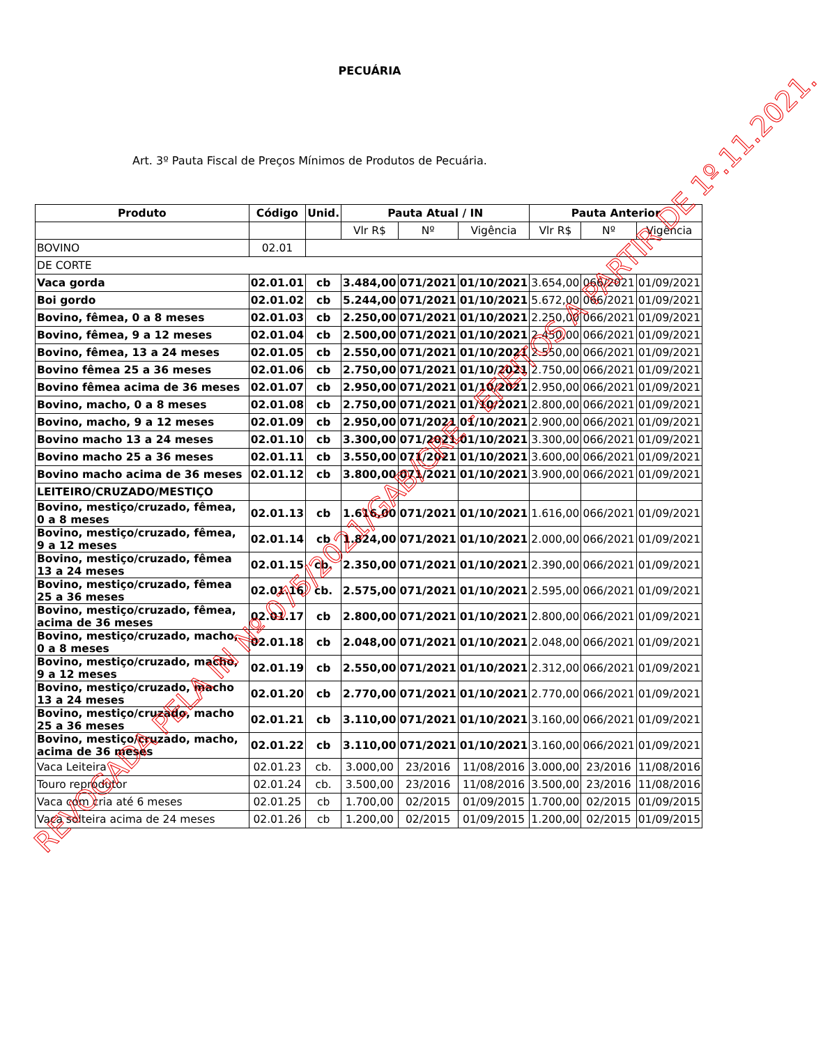PECUÁRIA
Art. 3º Pauta Fiscal de Preços Mínimos de Produtos de Pecuária.
| Produto | Código | Unid. | Pauta Atual / IN | | | Pauta Anterior | | |
| --- | --- | --- | --- | --- | --- | --- | --- | --- |
| | | | Vlr R$ | Nº | Vigência | Vlr R$ | Nº | Vigência |
| BOVINO | 02.01 | | | | | | | |
| DE CORTE | | | | | | | | |
| Vaca gorda | 02.01.01 | cb | 3.484,00 | 071/2021 | 01/10/2021 | 3.654,00 | 066/2021 | 01/09/2021 |
| Boi gordo | 02.01.02 | cb | 5.244,00 | 071/2021 | 01/10/2021 | 5.672,00 | 066/2021 | 01/09/2021 |
| Bovino, fêmea, 0 a 8 meses | 02.01.03 | cb | 2.250,00 | 071/2021 | 01/10/2021 | 2.250,00 | 066/2021 | 01/09/2021 |
| Bovino, fêmea, 9 a 12 meses | 02.01.04 | cb | 2.500,00 | 071/2021 | 01/10/2021 | 2.450,00 | 066/2021 | 01/09/2021 |
| Bovino, fêmea, 13 a 24 meses | 02.01.05 | cb | 2.550,00 | 071/2021 | 01/10/2021 | 2.550,00 | 066/2021 | 01/09/2021 |
| Bovino fêmea 25 a 36 meses | 02.01.06 | cb | 2.750,00 | 071/2021 | 01/10/2021 | 2.750,00 | 066/2021 | 01/09/2021 |
| Bovino fêmea acima de 36 meses | 02.01.07 | cb | 2.950,00 | 071/2021 | 01/10/2021 | 2.950,00 | 066/2021 | 01/09/2021 |
| Bovino, macho, 0 a 8 meses | 02.01.08 | cb | 2.750,00 | 071/2021 | 01/10/2021 | 2.800,00 | 066/2021 | 01/09/2021 |
| Bovino, macho, 9 a 12 meses | 02.01.09 | cb | 2.950,00 | 071/2021 | 01/10/2021 | 2.900,00 | 066/2021 | 01/09/2021 |
| Bovino macho 13 a 24 meses | 02.01.10 | cb | 3.300,00 | 071/2021 | 01/10/2021 | 3.300,00 | 066/2021 | 01/09/2021 |
| Bovino macho 25 a 36 meses | 02.01.11 | cb | 3.550,00 | 071/2021 | 01/10/2021 | 3.600,00 | 066/2021 | 01/09/2021 |
| Bovino macho acima de 36 meses | 02.01.12 | cb | 3.800,00 | 071/2021 | 01/10/2021 | 3.900,00 | 066/2021 | 01/09/2021 |
| LEITEIRO/CRUZADO/MESTIÇO | | | | | | | | |
| Bovino, mestiço/cruzado, fêmea, 0 a 8 meses | 02.01.13 | cb | 1.616,00 | 071/2021 | 01/10/2021 | 1.616,00 | 066/2021 | 01/09/2021 |
| Bovino, mestiço/cruzado, fêmea, 9 a 12 meses | 02.01.14 | cb | 1.824,00 | 071/2021 | 01/10/2021 | 2.000,00 | 066/2021 | 01/09/2021 |
| Bovino, mestiço/cruzado, fêmea 13 a 24 meses | 02.01.15 | cb. | 2.350,00 | 071/2021 | 01/10/2021 | 2.390,00 | 066/2021 | 01/09/2021 |
| Bovino, mestiço/cruzado, fêmea 25 a 36 meses | 02.01.16 | cb. | 2.575,00 | 071/2021 | 01/10/2021 | 2.595,00 | 066/2021 | 01/09/2021 |
| Bovino, mestiço/cruzado, fêmea, acima de 36 meses | 02.01.17 | cb | 2.800,00 | 071/2021 | 01/10/2021 | 2.800,00 | 066/2021 | 01/09/2021 |
| Bovino, mestiço/cruzado, macho, 0 a 8 meses | 02.01.18 | cb | 2.048,00 | 071/2021 | 01/10/2021 | 2.048,00 | 066/2021 | 01/09/2021 |
| Bovino, mestiço/cruzado, macho, 9 a 12 meses | 02.01.19 | cb | 2.550,00 | 071/2021 | 01/10/2021 | 2.312,00 | 066/2021 | 01/09/2021 |
| Bovino, mestiço/cruzado, macho 13 a 24 meses | 02.01.20 | cb | 2.770,00 | 071/2021 | 01/10/2021 | 2.770,00 | 066/2021 | 01/09/2021 |
| Bovino, mestiço/cruzado, macho 25 a 36 meses | 02.01.21 | cb | 3.110,00 | 071/2021 | 01/10/2021 | 3.160,00 | 066/2021 | 01/09/2021 |
| Bovino, mestiço/cruzado, macho, acima de 36 meses | 02.01.22 | cb | 3.110,00 | 071/2021 | 01/10/2021 | 3.160,00 | 066/2021 | 01/09/2021 |
| Vaca Leiteira | 02.01.23 | cb. | 3.000,00 | 23/2016 | 11/08/2016 | 3.000,00 | 23/2016 | 11/08/2016 |
| Touro reprodutor | 02.01.24 | cb. | 3.500,00 | 23/2016 | 11/08/2016 | 3.500,00 | 23/2016 | 11/08/2016 |
| Vaca com cria até 6 meses | 02.01.25 | cb | 1.700,00 | 02/2015 | 01/09/2015 | 1.700,00 | 02/2015 | 01/09/2015 |
| Vaca solteira acima de 24 meses | 02.01.26 | cb | 1.200,00 | 02/2015 | 01/09/2015 | 1.200,00 | 02/2015 | 01/09/2015 |
REVOGADA PELA IN Nº 075/2021/GAB/CRE - EFEITOS A PARTIR DE 1º.11.2021.